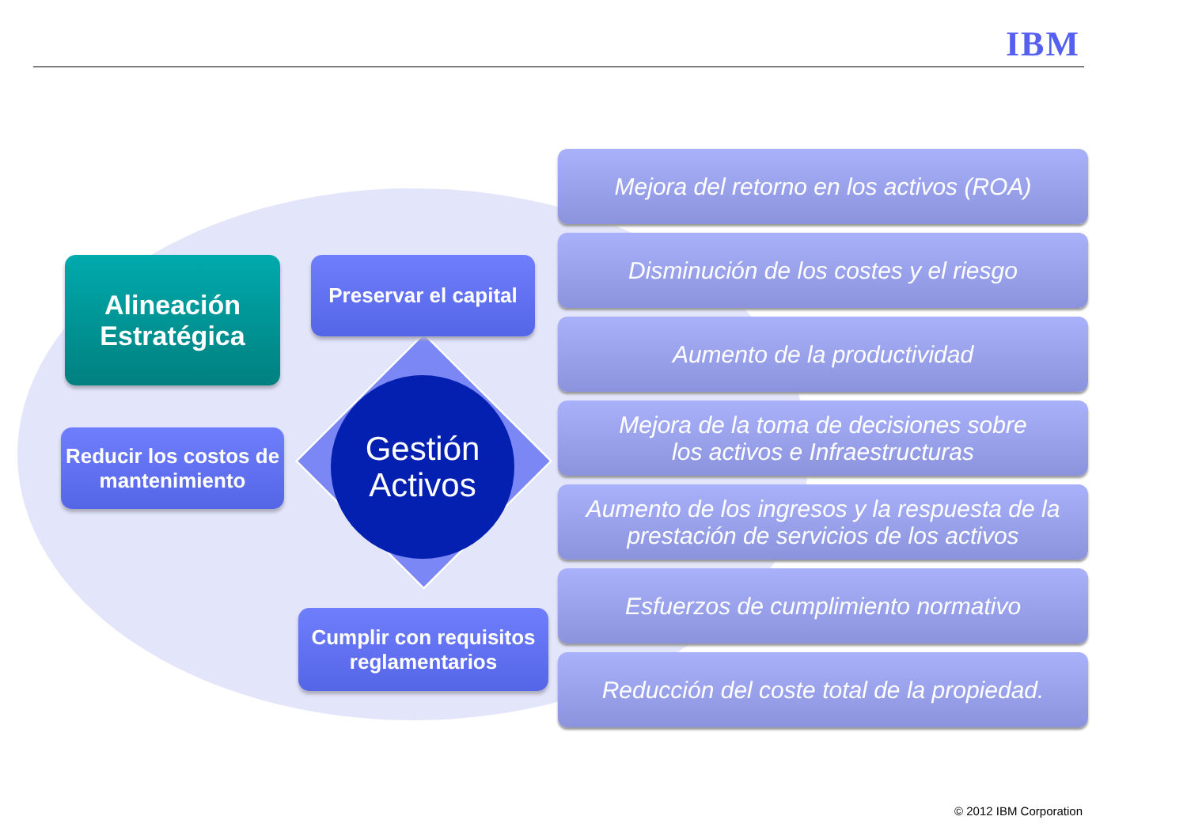IBM
Alineación
Estratégica
Preservar el capital
Reducir los costos de mantenimiento
Gestión
Activos
Cumplir con requisitos reglamentarios
Mejora del retorno en los activos (ROA)
Disminución de los costes y el riesgo
Aumento de la productividad
Mejora de la toma de decisiones sobre
los activos e Infraestructuras
Aumento de los ingresos y la respuesta de la prestación de servicios de los activos
Esfuerzos de cumplimiento normativo
Reducción del coste total de la propiedad.
© 2012 IBM Corporation